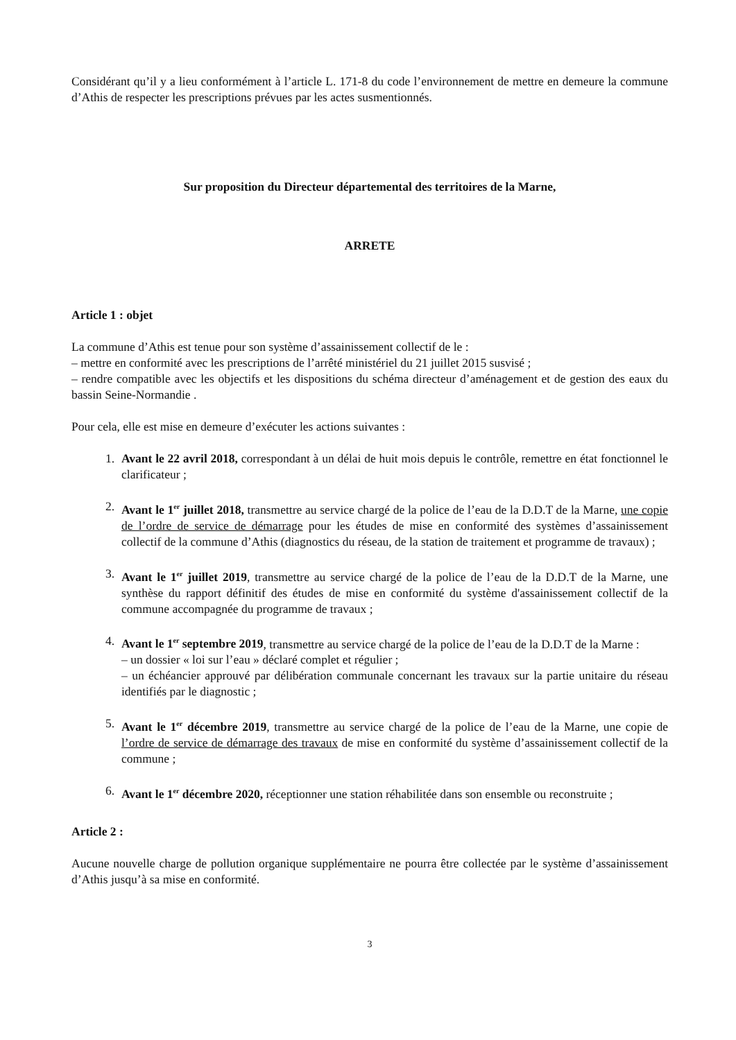Considérant qu’il y a lieu conformément à l’article L. 171-8 du code l’environnement de mettre en demeure la commune d’Athis de respecter les prescriptions prévues par les actes susmentionnés.
Sur proposition du Directeur départemental des territoires de la Marne,
ARRETE
Article 1 : objet
La commune d’Athis est tenue pour son système d’assainissement collectif de le :
– mettre en conformité avec les prescriptions de l’arrêté ministériel du 21 juillet 2015 susvisé ;
– rendre compatible avec les objectifs et les dispositions du schéma directeur d’aménagement et de gestion des eaux du bassin Seine-Normandie .
Pour cela, elle est mise en demeure d’exécuter les actions suivantes :
1. Avant le 22 avril 2018, correspondant à un délai de huit mois depuis le contrôle, remettre en état fonctionnel le clarificateur ;
2. Avant le 1<sup>er</sup> juillet 2018, transmettre au service chargé de la police de l’eau de la D.D.T de la Marne, une copie de l’ordre de service de démarrage pour les études de mise en conformité des systèmes d’assainissement collectif de la commune d’Athis (diagnostics du réseau, de la station de traitement et programme de travaux) ;
3. Avant le 1<sup>er</sup> juillet 2019, transmettre au service chargé de la police de l’eau de la D.D.T de la Marne, une synthèse du rapport définitif des études de mise en conformité du système d'assainissement collectif de la commune accompagnée du programme de travaux ;
4. Avant le 1<sup>er</sup> septembre 2019, transmettre au service chargé de la police de l’eau de la D.D.T de la Marne :
– un dossier « loi sur l’eau » déclaré complet et régulier ;
– un échéancier approuvé par délibération communale concernant les travaux sur la partie unitaire du réseau identifiés par le diagnostic ;
5. Avant le 1<sup>er</sup> décembre 2019, transmettre au service chargé de la police de l’eau de la Marne, une copie de l’ordre de service de démarrage des travaux de mise en conformité du système d’assainissement collectif de la commune ;
6. Avant le 1<sup>er</sup> décembre 2020, réceptionner une station réhabilitée dans son ensemble ou reconstruite ;
Article 2 :
Aucune nouvelle charge de pollution organique supplémentaire ne pourra être collectée par le système d’assainissement d’Athis jusqu’à sa mise en conformité.
3